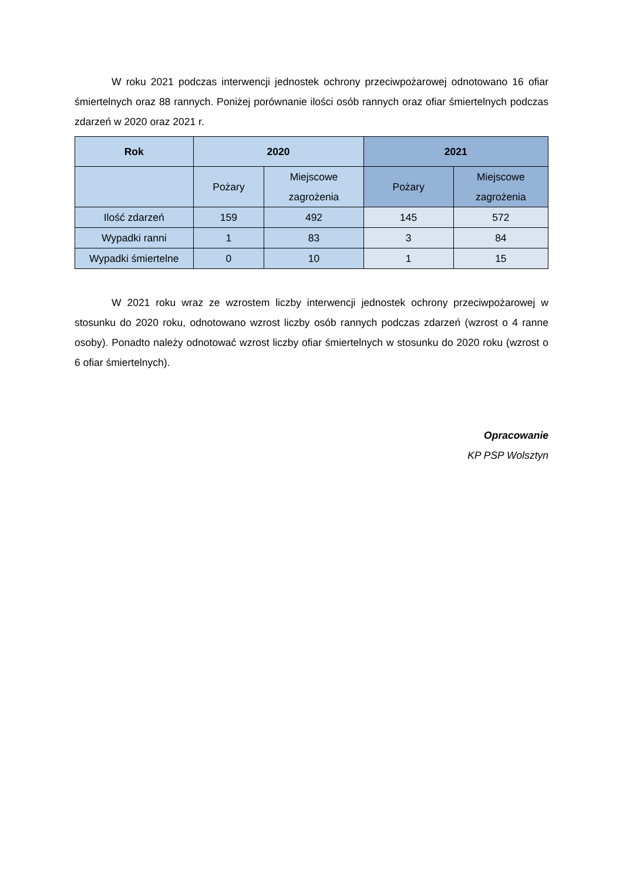W roku 2021 podczas interwencji jednostek ochrony przeciwpożarowej odnotowano 16 ofiar śmiertelnych oraz 88 rannych. Poniżej porównanie ilości osób rannych oraz ofiar śmiertelnych podczas zdarzeń w 2020 oraz 2021 r.
| Rok | 2020 | | 2021 | |
| --- | --- | --- | --- | --- |
| | Pożary | Miejscowe zagrożenia | Pożary | Miejscowe zagrożenia |
| Ilość zdarzeń | 159 | 492 | 145 | 572 |
| Wypadki ranni | 1 | 83 | 3 | 84 |
| Wypadki śmiertelne | 0 | 10 | 1 | 15 |
W 2021 roku wraz ze wzrostem liczby interwencji jednostek ochrony przeciwpożarowej w stosunku do 2020 roku, odnotowano wzrost liczby osób rannych podczas zdarzeń (wzrost o 4 ranne osoby). Ponadto należy odnotować wzrost liczby ofiar śmiertelnych w stosunku do 2020 roku (wzrost o 6 ofiar śmiertelnych).
Opracowanie
KP PSP Wolsztyn